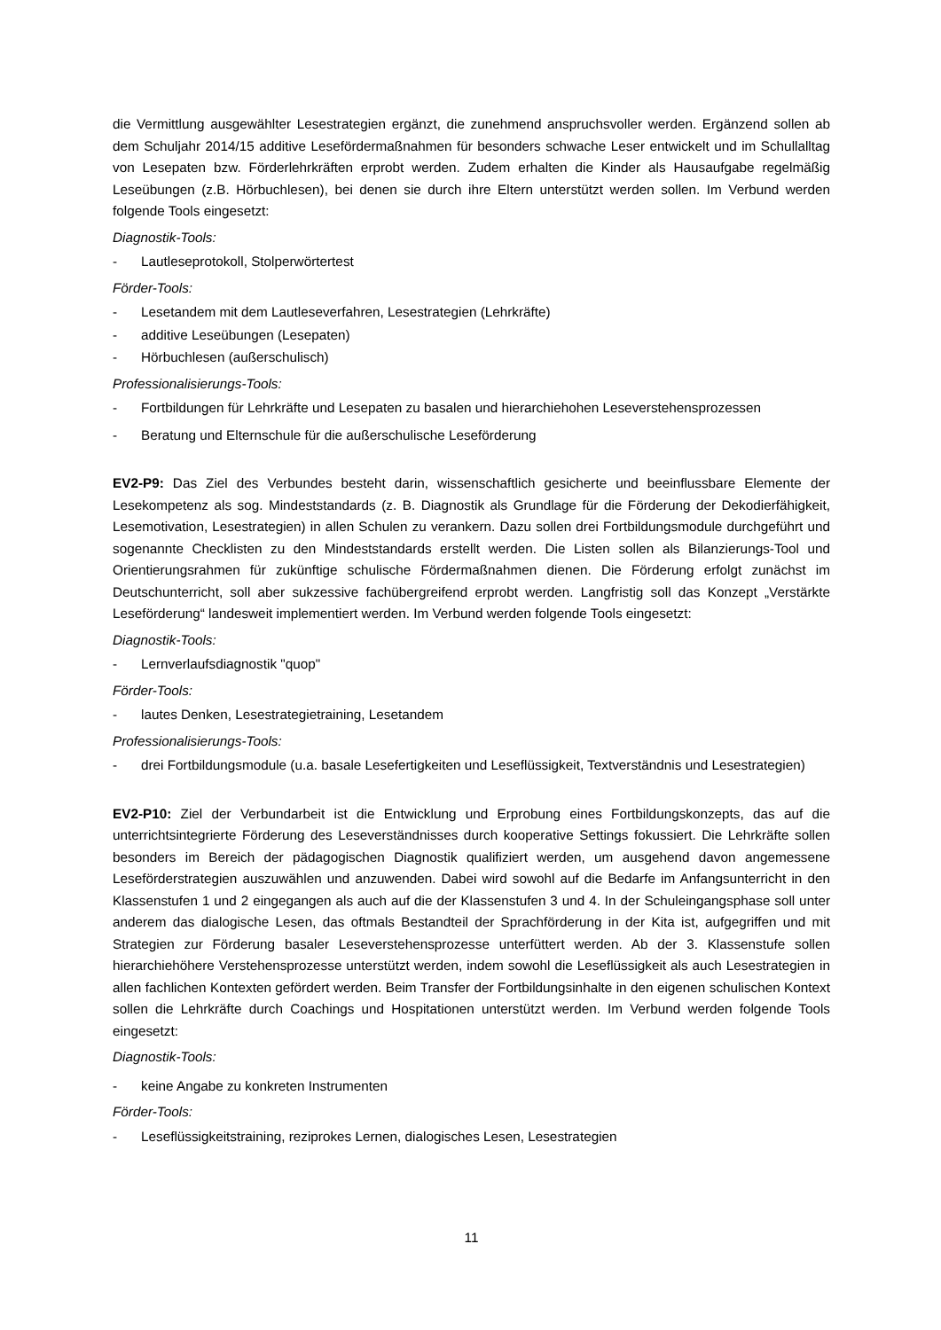die Vermittlung ausgewählter Lesestrategien ergänzt, die zunehmend anspruchsvoller werden. Ergänzend sollen ab dem Schuljahr 2014/15 additive Lesefördermaßnahmen für besonders schwache Leser entwickelt und im Schullalltag von Lesepaten bzw. Förderlehrkräften erprobt werden. Zudem erhalten die Kinder als Hausaufgabe regelmäßig Leseübungen (z.B. Hörbuchlesen), bei denen sie durch ihre Eltern unterstützt werden sollen. Im Verbund werden folgende Tools eingesetzt:
Diagnostik-Tools:
- Lautleseprotokoll, Stolperwörtertest
Förder-Tools:
- Lesetandem mit dem Lautleseverfahren, Lesestrategien (Lehrkräfte)
- additive Leseübungen (Lesepaten)
- Hörbuchlesen (außerschulisch)
Professionalisierungs-Tools:
- Fortbildungen für Lehrkräfte und Lesepaten zu basalen und hierarchiehohen Leseverstehensprozessen
- Beratung und Elternschule für die außerschulische Leseförderung
EV2-P9: Das Ziel des Verbundes besteht darin, wissenschaftlich gesicherte und beeinflussbare Elemente der Lesekompetenz als sog. Mindeststandards (z. B. Diagnostik als Grundlage für die Förderung der Dekodierfähigkeit, Lesemotivation, Lesestrategien) in allen Schulen zu verankern. Dazu sollen drei Fortbildungsmodule durchgeführt und sogenannte Checklisten zu den Mindeststandards erstellt werden. Die Listen sollen als Bilanzierungs-Tool und Orientierungsrahmen für zukünftige schulische Fördermaßnahmen dienen. Die Förderung erfolgt zunächst im Deutschunterricht, soll aber sukzessive fachübergreifend erprobt werden. Langfristig soll das Konzept „Verstärkte Leseförderung“ landesweit implementiert werden. Im Verbund werden folgende Tools eingesetzt:
Diagnostik-Tools:
- Lernverlaufsdiagnostik "quop"
Förder-Tools:
- lautes Denken, Lesestrategietraining, Lesetandem
Professionalisierungs-Tools:
- drei Fortbildungsmodule (u.a. basale Lesefertigkeiten und Leseflüssigkeit, Textverständnis und Lesestrategien)
EV2-P10: Ziel der Verbundarbeit ist die Entwicklung und Erprobung eines Fortbildungskonzepts, das auf die unterrichtsintegrierte Förderung des Leseverständnisses durch kooperative Settings fokussiert. Die Lehrkräfte sollen besonders im Bereich der pädagogischen Diagnostik qualifiziert werden, um ausgehend davon angemessene Leseförderstrategien auszuwählen und anzuwenden. Dabei wird sowohl auf die Bedarfe im Anfangsunterricht in den Klassenstufen 1 und 2 eingegangen als auch auf die der Klassenstufen 3 und 4. In der Schuleingangsphase soll unter anderem das dialogische Lesen, das oftmals Bestandteil der Sprachförderung in der Kita ist, aufgegriffen und mit Strategien zur Förderung basaler Leseverstehensprozesse unterfüttert werden. Ab der 3. Klassenstufe sollen hierarchiehöhere Verstehensprozesse unterstützt werden, indem sowohl die Leseflüssigkeit als auch Lesestrategien in allen fachlichen Kontexten gefördert werden. Beim Transfer der Fortbildungsinhalte in den eigenen schulischen Kontext sollen die Lehrkräfte durch Coachings und Hospitationen unterstützt werden. Im Verbund werden folgende Tools eingesetzt:
Diagnostik-Tools:
- keine Angabe zu konkreten Instrumenten
Förder-Tools:
- Leseflüssigkeitstraining, reziprokes Lernen, dialogisches Lesen, Lesestrategien
11